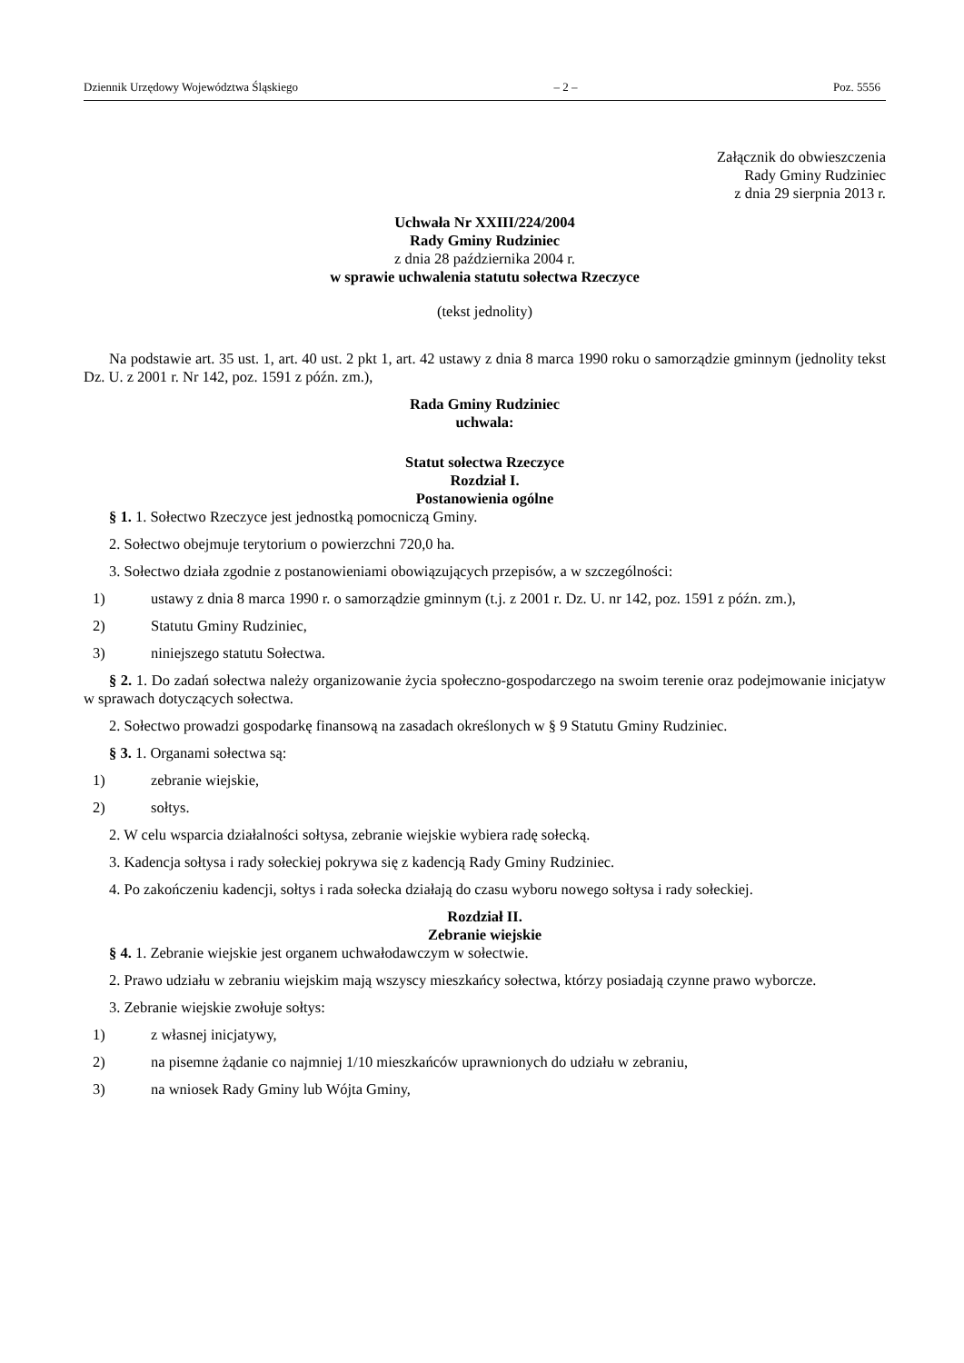Dziennik Urzędowy Województwa Śląskiego – 2 – Poz. 5556
Załącznik do obwieszczenia
Rady Gminy Rudziniec
z dnia 29 sierpnia 2013 r.
Uchwała Nr XXIII/224/2004
Rady Gminy Rudziniec
z dnia 28 października 2004 r.
w sprawie uchwalenia statutu sołectwa Rzeczyce
(tekst jednolity)
Na podstawie art. 35 ust. 1, art. 40 ust. 2 pkt 1, art. 42 ustawy z dnia 8 marca 1990 roku o samorządzie gminnym (jednolity tekst Dz. U. z 2001 r. Nr 142, poz. 1591 z późn. zm.),
Rada Gminy Rudziniec
uchwala:
Statut sołectwa Rzeczyce
Rozdział I.
Postanowienia ogólne
§ 1. 1. Sołectwo Rzeczyce jest jednostką pomocniczą Gminy.
2. Sołectwo obejmuje terytorium o powierzchni 720,0 ha.
3. Sołectwo działa zgodnie z postanowieniami obowiązujących przepisów, a w szczególności:
1) ustawy z dnia 8 marca 1990 r. o samorządzie gminnym (t.j. z 2001 r. Dz. U. nr 142, poz. 1591 z późn. zm.),
2) Statutu Gminy Rudziniec,
3) niniejszego statutu Sołectwa.
§ 2. 1. Do zadań sołectwa należy organizowanie życia społeczno-gospodarczego na swoim terenie oraz podejmowanie inicjatyw w sprawach dotyczących sołectwa.
2. Sołectwo prowadzi gospodarkę finansową na zasadach określonych w § 9 Statutu Gminy Rudziniec.
§ 3. 1. Organami sołectwa są:
1) zebranie wiejskie,
2) sołtys.
2. W celu wsparcia działalności sołtysa, zebranie wiejskie wybiera radę sołecką.
3. Kadencja sołtysa i rady sołeckiej pokrywa się z kadencją Rady Gminy Rudziniec.
4. Po zakończeniu kadencji, sołtys i rada sołecka działają do czasu wyboru nowego sołtysa i rady sołeckiej.
Rozdział II.
Zebranie wiejskie
§ 4. 1. Zebranie wiejskie jest organem uchwałodawczym w sołectwie.
2. Prawo udziału w zebraniu wiejskim mają wszyscy mieszkańcy sołectwa, którzy posiadają czynne prawo wyborcze.
3. Zebranie wiejskie zwołuje sołtys:
1) z własnej inicjatywy,
2) na pisemne żądanie co najmniej 1/10 mieszkańców uprawnionych do udziału w zebraniu,
3) na wniosek Rady Gminy lub Wójta Gminy,